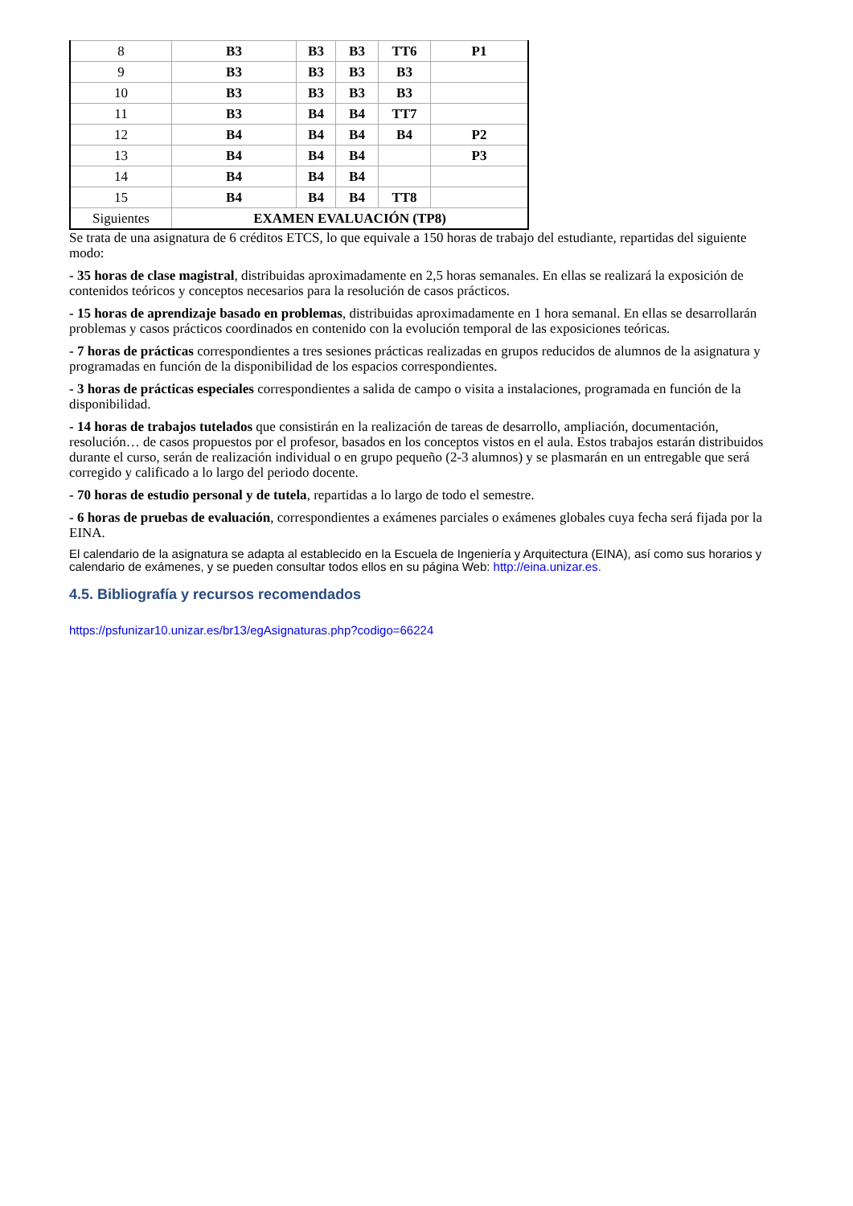| 8 | B3 | B3 | B3 | TT6 | P1 |
| 9 | B3 | B3 | B3 | B3 | |
| 10 | B3 | B3 | B3 | B3 | |
| 11 | B3 | B4 | B4 | TT7 | |
| 12 | B4 | B4 | B4 | B4 | P2 |
| 13 | B4 | B4 | B4 | | P3 |
| 14 | B4 | B4 | B4 | | |
| 15 | B4 | B4 | B4 | TT8 | |
| Siguientes | EXAMEN EVALUACIÓN (TP8) | | | | |
Se trata de una asignatura de 6 créditos ETCS, lo que equivale a 150 horas de trabajo del estudiante, repartidas del siguiente modo:
- 35 horas de clase magistral, distribuidas aproximadamente en 2,5 horas semanales. En ellas se realizará la exposición de contenidos teóricos y conceptos necesarios para la resolución de casos prácticos.
- 15 horas de aprendizaje basado en problemas, distribuidas aproximadamente en 1 hora semanal. En ellas se desarrollarán problemas y casos prácticos coordinados en contenido con la evolución temporal de las exposiciones teóricas.
- 7 horas de prácticas correspondientes a tres sesiones prácticas realizadas en grupos reducidos de alumnos de la asignatura y programadas en función de la disponibilidad de los espacios correspondientes.
- 3 horas de prácticas especiales correspondientes a salida de campo o visita a instalaciones, programada en función de la disponibilidad.
- 14 horas de trabajos tutelados que consistirán en la realización de tareas de desarrollo, ampliación, documentación, resolución… de casos propuestos por el profesor, basados en los conceptos vistos en el aula. Estos trabajos estarán distribuidos durante el curso, serán de realización individual o en grupo pequeño (2-3 alumnos) y se plasmarán en un entregable que será corregido y calificado a lo largo del periodo docente.
- 70 horas de estudio personal y de tutela, repartidas a lo largo de todo el semestre.
- 6 horas de pruebas de evaluación, correspondientes a exámenes parciales o exámenes globales cuya fecha será fijada por la EINA.
El calendario de la asignatura se adapta al establecido en la Escuela de Ingeniería y Arquitectura (EINA), así como sus horarios y calendario de exámenes, y se pueden consultar todos ellos en su página Web: http://eina.unizar.es.
4.5. Bibliografía y recursos recomendados
https://psfunizar10.unizar.es/br13/egAsignaturas.php?codigo=66224